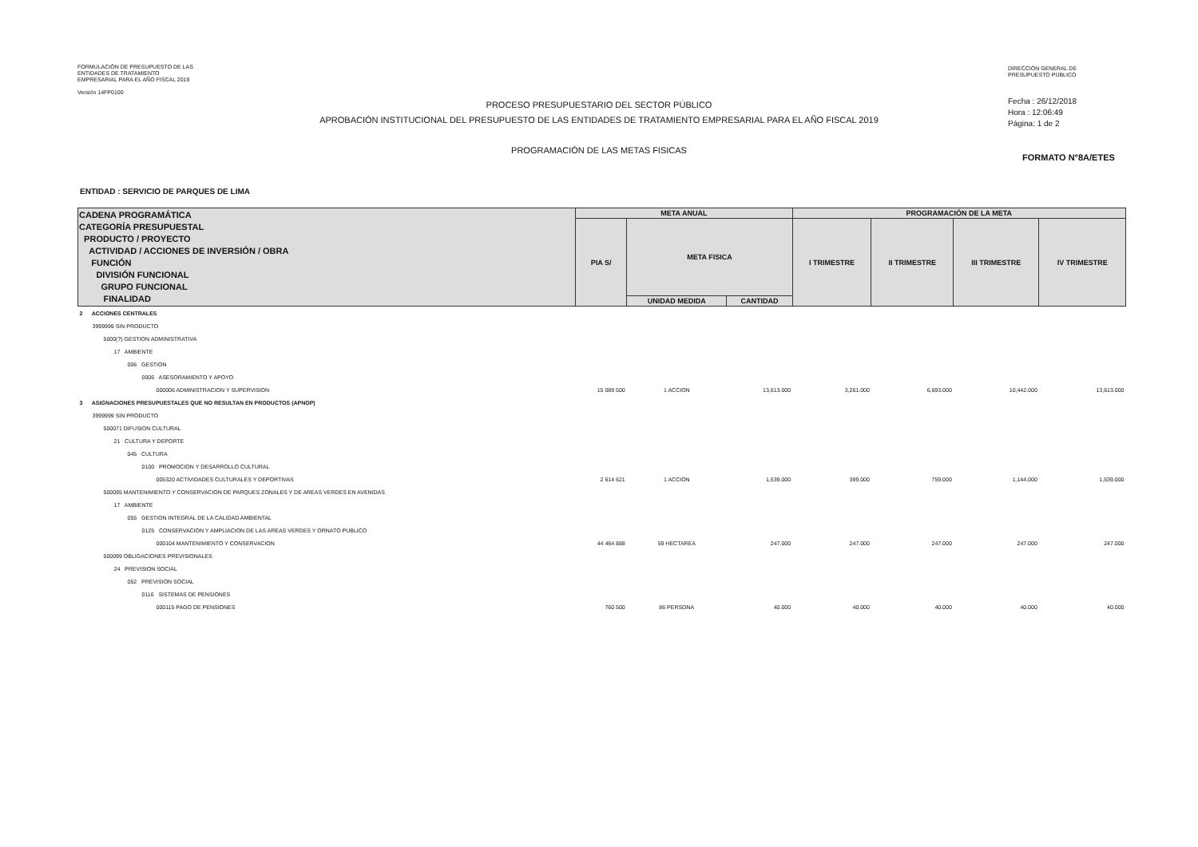FORMULACIÓN DE PRESUPUESTO DE LAS
ENTIDADES DE TRATAMIENTO
EMPRESARIAL PARA EL AÑO FISCAL 2019
Versión 14FP0100
PROCESO PRESUPUESTARIO DEL SECTOR PÚBLICO
APROBACIÓN INSTITUCIONAL DEL PRESUPUESTO DE LAS ENTIDADES DE TRATAMIENTO EMPRESARIAL PARA EL AÑO FISCAL 2019
PROGRAMACIÓN DE LAS METAS FISICAS
DIRECCIÓN GENERAL DE
PRESUPUESTO PÚBLICO
Fecha : 26/12/2018
Hora : 12:06:49
Página: 1 de 2
FORMATO N°8A/ETES
ENTIDAD : SERVICIO DE PARQUES DE LIMA
| CADENA PROGRAMÁTICA CATEGORÍA PRESUPUESTAL PRODUCTO / PROYECTO ACTIVIDAD / ACCIONES DE INVERSIÓN / OBRA FUNCIÓN DIVISIÓN FUNCIONAL GRUPO FUNCIONAL FINALIDAD | META ANUAL | | | PROGRAMACIÓN DE LA META | | | |
| --- | --- | --- | --- | --- | --- | --- | --- |
| | PIA S/ | META FISICA | | I TRIMESTRE | II TRIMESTRE | III TRIMESTRE | IV TRIMESTRE |
| | | UNIDAD MEDIDA | CANTIDAD | | | | |
| 2 ACCIONES CENTRALES | | | | | | | |
| 3999999 SIN PRODUCTO | | | | | | | |
| 5000(?) GESTION ADMINISTRATIVA | | | | | | | |
| 17 AMBIENTE | | | | | | | |
| 006 GESTION | | | | | | | |
| 0006 ASESORAMIENTO Y APOYO | | | | | | | |
| 000006 ADMINISTRACION Y SUPERVISION | 15 089 500 | 1 ACCION | 13,613.000 | 3,261.000 | 6,693.000 | 10,442.000 | 13,613.000 |
| 3 ASIGNACIONES PRESUPUESTALES QUE NO RESULTAN EN PRODUCTOS (APNOP) | | | | | | | |
| 3999999 SIN PRODUCTO | | | | | | | |
| 500071 DIFUSION CULTURAL | | | | | | | |
| 21 CULTURA Y DEPORTE | | | | | | | |
| 045 CULTURA | | | | | | | |
| 0100 PROMOCION Y DESARROLLO CULTURAL | | | | | | | |
| 005320 ACTIVIDADES CULTURALES Y DEPORTIVAS | 2 614 621 | 1 ACCION | 1,539.000 | 399.000 | 759.000 | 1,144.000 | 1,539.000 |
| 500095 MANTENIMIENTO Y CONSERVACION DE PARQUES ZONALES Y DE AREAS VERDES EN AVENIDAS | | | | | | | |
| 17 AMBIENTE | | | | | | | |
| 055 GESTION INTEGRAL DE LA CALIDAD AMBIENTAL | | | | | | | |
| 0125 CONSERVACION Y AMPLIACION DE LAS AREAS VERDES Y ORNATO PUBLICO | | | | | | | |
| 000104 MANTENIMIENTO Y CONSERVACION | 44 464 888 | 59 HECTAREA | 247.000 | 247.000 | 247.000 | 247.000 | 247.000 |
| 500099 OBLIGACIONES PREVISIONALES | | | | | | | |
| 24 PREVISION SOCIAL | | | | | | | |
| 052 PREVISION SOCIAL | | | | | | | |
| 0116 SISTEMAS DE PENSIONES | | | | | | | |
| 000115 PAGO DE PENSIONES | 760 500 | 86 PERSONA | 40.000 | 40.000 | 40.000 | 40.000 | 40.000 |